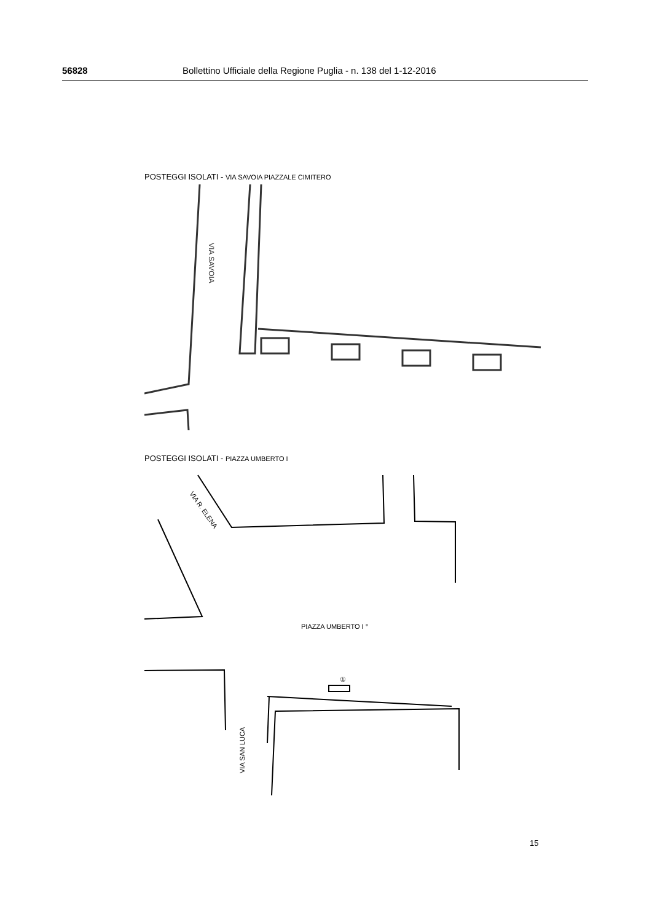56828 Bollettino Ufficiale della Regione Puglia - n. 138 del 1-12-2016
POSTEGGI ISOLATI - VIA SAVOIA PIAZZALE CIMITERO
VIA SAVOIA
POSTEGGI ISOLATI - PIAZZA UMBERTO I
①
VIA R. ELENA
PIAZZA UMBERTO I °
VIA SAN LUCA
15